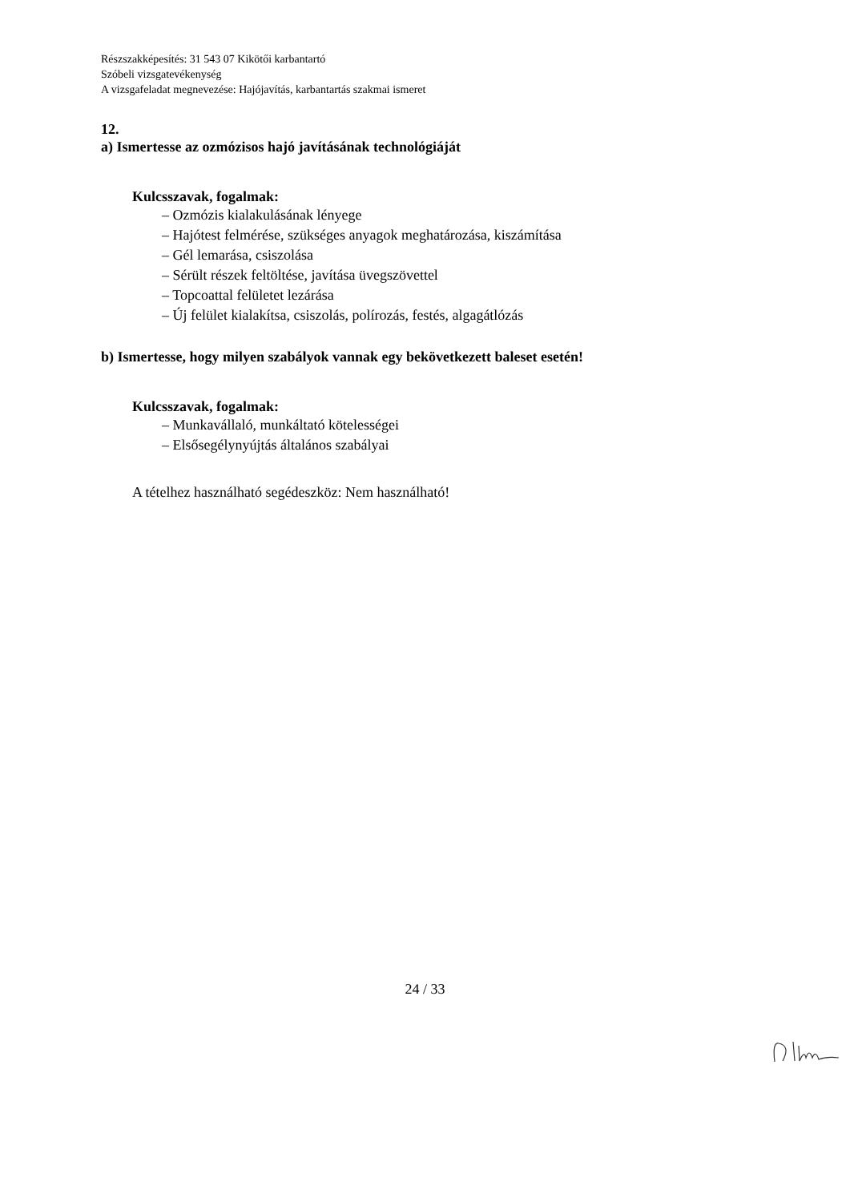Részszakképesítés: 31 543 07 Kikötői karbantartó
Szóbeli vizsgatevékenység
A vizsgafeladat megnevezése: Hajójavítás, karbantartás szakmai ismeret
12.
a) Ismertesse az ozmózisos hajó javításának technológiáját
Kulcsszavak, fogalmak:
– Ozmózis kialakulásának lényege
– Hajótest felmérése, szükséges anyagok meghatározása, kiszámítása
– Gél lemarása, csiszolása
– Sérült részek feltöltése, javítása üvegszövettel
– Topcoattal felületet lezárása
– Új felület kialakítsa, csiszolás, polírozás, festés, algagátlózás
b) Ismertesse, hogy milyen szabályok vannak egy bekövetkezett baleset esetén!
Kulcsszavak, fogalmak:
– Munkavállaló, munkáltató kötelességei
– Elsősegélynyújtás általános szabályai
A tételhez használható segédeszköz: Nem használható!
24 / 33